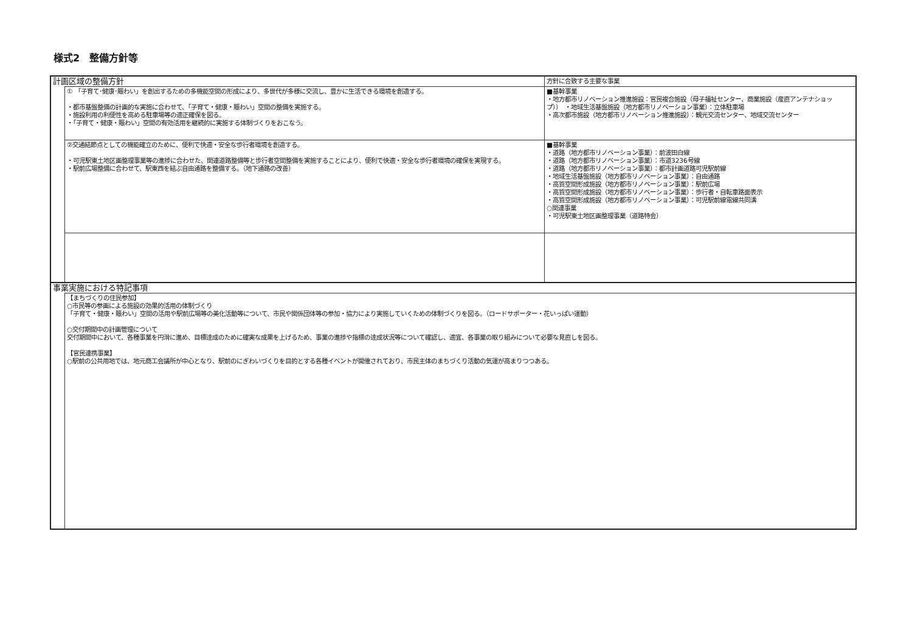様式2　整備方針等
| 計画区域の整備方針 | | 方針に合致する主要な事業 |
| | ① 「子育て･健康･賑わい」を創出するための多機能空間の形成により、多世代が多様に交流し、豊かに生活できる環境を創造する。 ・都市基盤整備の計画的な実施に合わせて、「子育て・健康・賑わい」空間の整備を実施する。 ・施設利用の利便性を高める駐車場等の適正確保を図る。 ・「子育て・健康・賑わい」空間の有効活用を継続的に実施する体制づくりをおこなう。 | ■基幹事業 ・地方都市リノベーション推進施設：官民複合施設（母子福祉センター、商業施設（産直アンテナショップ）） ・地域生活基盤施設（地方都市リノベーション事業）：立体駐車場 ・高次都市施設（地方都市リノベーション推進施設）：観光交流センター、地域交流センター |
| | ②交通結節点としての機能確立のために、便利で快適・安全な歩行者環境を創造する。 ・可児駅東土地区画整理事業等の進捗に合わせた、関連道路整備等と歩行者空間整備を実施することにより、便利で快適・安全な歩行者環境の確保を実現する。 ・駅前広場整備に合わせて、駅東西を結ぶ自由通路を整備する。（地下通路の改善） | ■基幹事業 ・道路（地方都市リノベーション事業）：前波田白線 ・道路（地方都市リノベーション事業）：市道3236号線 ・道路（地方都市リノベーション事業）：都市計画道路可児駅前線 ・地域生活基盤施設（地方都市リノベーション事業）：自由通路 ・高質空間形成施設（地方都市リノベーション事業）：駅前広場 ・高質空間形成施設（地方都市リノベーション事業）：歩行者・自転車路面表示 ・高質空間形成施設（地方都市リノベーション事業）：可児駅前線電線共同溝 ○関連事業 ・可児駅東土地区画整理事業（道路特会） |
| 事業実施における特記事項 | | |
| | 【まちづくりの住民参加】 ○市民等の参画による施設の効果的活用の体制づくり 「子育て・健康・賑わい」空間の活用や駅前広場等の美化活動等について、市民や関係団体等の参加・協力により実施していくための体制づくりを図る。（ロードサポーター・花いっぱい運動） ○交付期間中の計画管理について 交付期間中において、各種事業を円滑に進め、目標達成のために確実な成果を上げるため、事業の進捗や指標の達成状況等について確認し、適宜、各事業の取り組みについて必要な見直しを図る。 【官民連携事業】 ○駅前の公共用地では、地元商工会議所が中心となり、駅前のにぎわいづくりを目的とする各種イベントが開催されており、市民主体のまちづくり活動の気運が高まりつつある。 | |